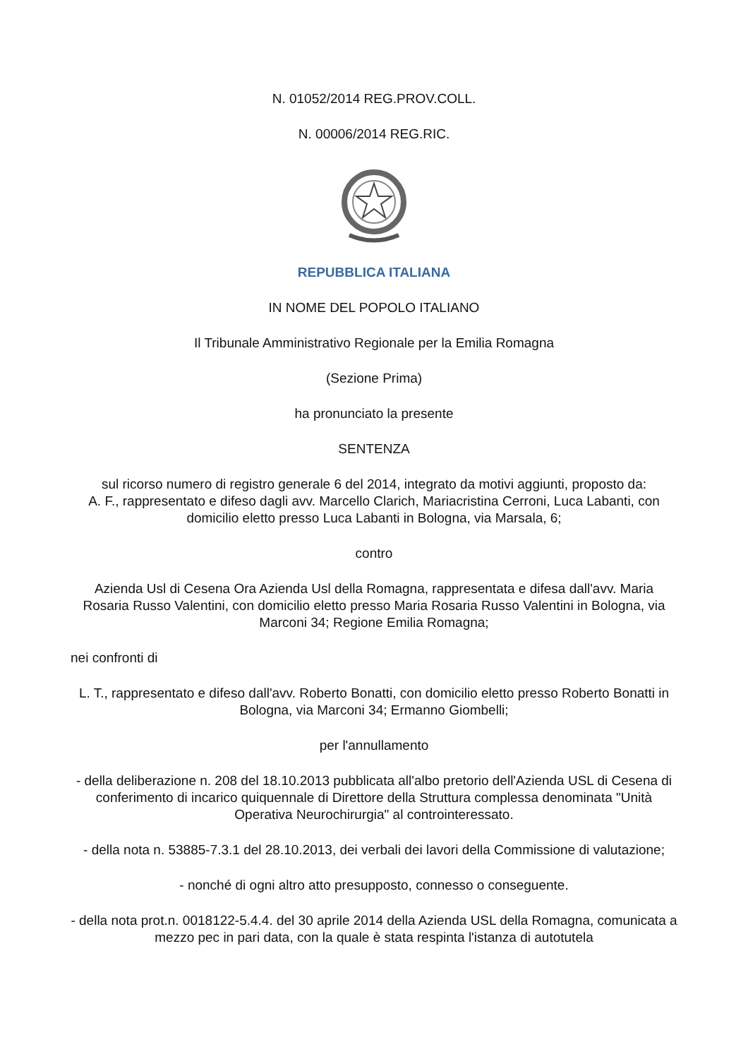N. 01052/2014 REG.PROV.COLL.
N. 00006/2014 REG.RIC.
REPUBBLICA ITALIANA
IN NOME DEL POPOLO ITALIANO
Il Tribunale Amministrativo Regionale per la Emilia Romagna
(Sezione Prima)
ha pronunciato la presente
SENTENZA
sul ricorso numero di registro generale 6 del 2014, integrato da motivi aggiunti, proposto da:
A. F., rappresentato e difeso dagli avv. Marcello Clarich, Mariacristina Cerroni, Luca Labanti, con domicilio eletto presso Luca Labanti in Bologna, via Marsala, 6;
contro
Azienda Usl di Cesena Ora Azienda Usl della Romagna, rappresentata e difesa dall'avv. Maria Rosaria Russo Valentini, con domicilio eletto presso Maria Rosaria Russo Valentini in Bologna, via Marconi 34; Regione Emilia Romagna;
nei confronti di
L. T., rappresentato e difeso dall'avv. Roberto Bonatti, con domicilio eletto presso Roberto Bonatti in Bologna, via Marconi 34; Ermanno Giombelli;
per l'annullamento
- della deliberazione n. 208 del 18.10.2013 pubblicata all'albo pretorio dell'Azienda USL di Cesena di conferimento di incarico quiquennale di Direttore della Struttura complessa denominata "Unità Operativa Neurochirurgia" al controinteressato.
- della nota n. 53885-7.3.1 del 28.10.2013, dei verbali dei lavori della Commissione di valutazione;
- nonché di ogni altro atto presupposto, connesso o conseguente.
- della nota prot.n. 0018122-5.4.4. del 30 aprile 2014 della Azienda USL della Romagna, comunicata a mezzo pec in pari data, con la quale è stata respinta l'istanza di autotutela